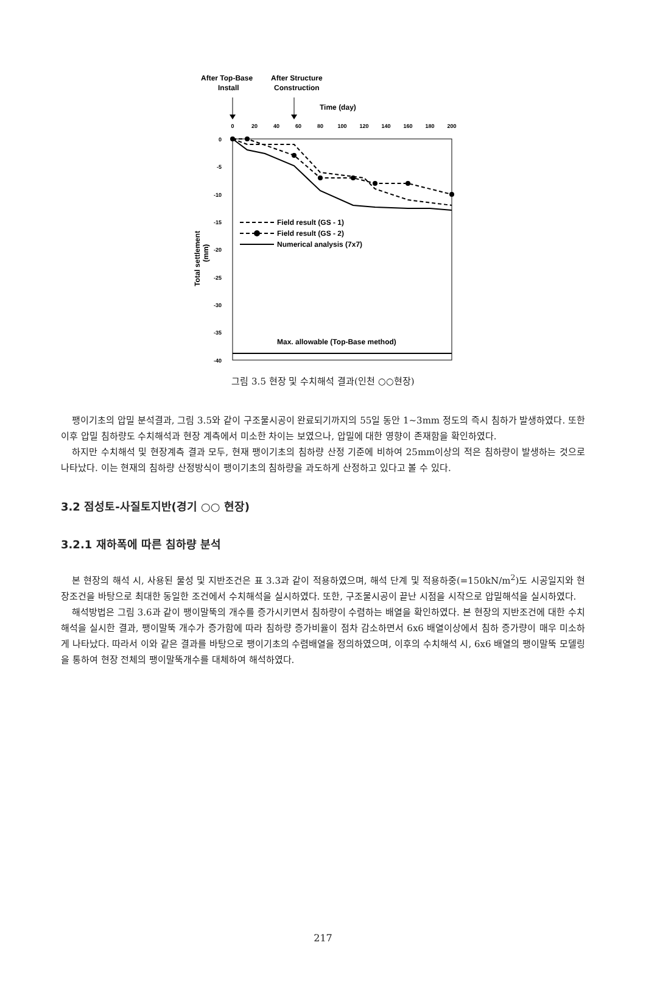After Top-Base
Install
After Structure
Construction
Time (day)
0
20
40
60
80
100
120
140
160
180
200
0
-5
-10
-15
-20
-25
-30
-35
-40
Total settlement
(mm)
Field result (GS - 1)
Field result (GS - 2)
Numerical analysis (7x7)
Max. allowable (Top-Base method)
그림 3.5 현장 및 수치해석 결과(인천 ○○현장)
팽이기초의 압밀 분석결과, 그림 3.5와 같이 구조물시공이 완료되기까지의 55일 동안 1~3mm 정도의 즉시 침하가 발생하였다. 또한 이후 압밀 침하량도 수치해석과 현장 계측에서 미소한 차이는 보였으나, 압밀에 대한 영향이 존재함을 확인하였다.
하지만 수치해석 및 현장계측 결과 모두, 현재 팽이기초의 침하량 산정 기준에 비하여 25mm이상의 적은 침하량이 발생하는 것으로 나타났다. 이는 현재의 침하량 산정방식이 팽이기초의 침하량을 과도하게 산정하고 있다고 볼 수 있다.
3.2 점성토-사질토지반(경기 ○○ 현장)
3.2.1 재하폭에 따른 침하량 분석
본 현장의 해석 시, 사용된 물성 및 지반조건은 표 3.3과 같이 적용하였으며, 해석 단계 및 적용하중(=150kN/m<sup>2</sup>)도 시공일지와 현장조건을 바탕으로 최대한 동일한 조건에서 수치해석을 실시하였다. 또한, 구조물시공이 끝난 시점을 시작으로 압밀해석을 실시하였다.
해석방법은 그림 3.6과 같이 팽이말뚝의 개수를 증가시키면서 침하량이 수렴하는 배열을 확인하였다. 본 현장의 지반조건에 대한 수치해석을 실시한 결과, 팽이말뚝 개수가 증가함에 따라 침하량 증가비율이 점차 감소하면서 6x6 배열이상에서 침하 증가량이 매우 미소하게 나타났다. 따라서 이와 같은 결과를 바탕으로 팽이기초의 수렴배열을 정의하였으며, 이후의 수치해석 시, 6x6 배열의 팽이말뚝 모델링을 통하여 현장 전체의 팽이말뚝개수를 대체하여 해석하였다.
217